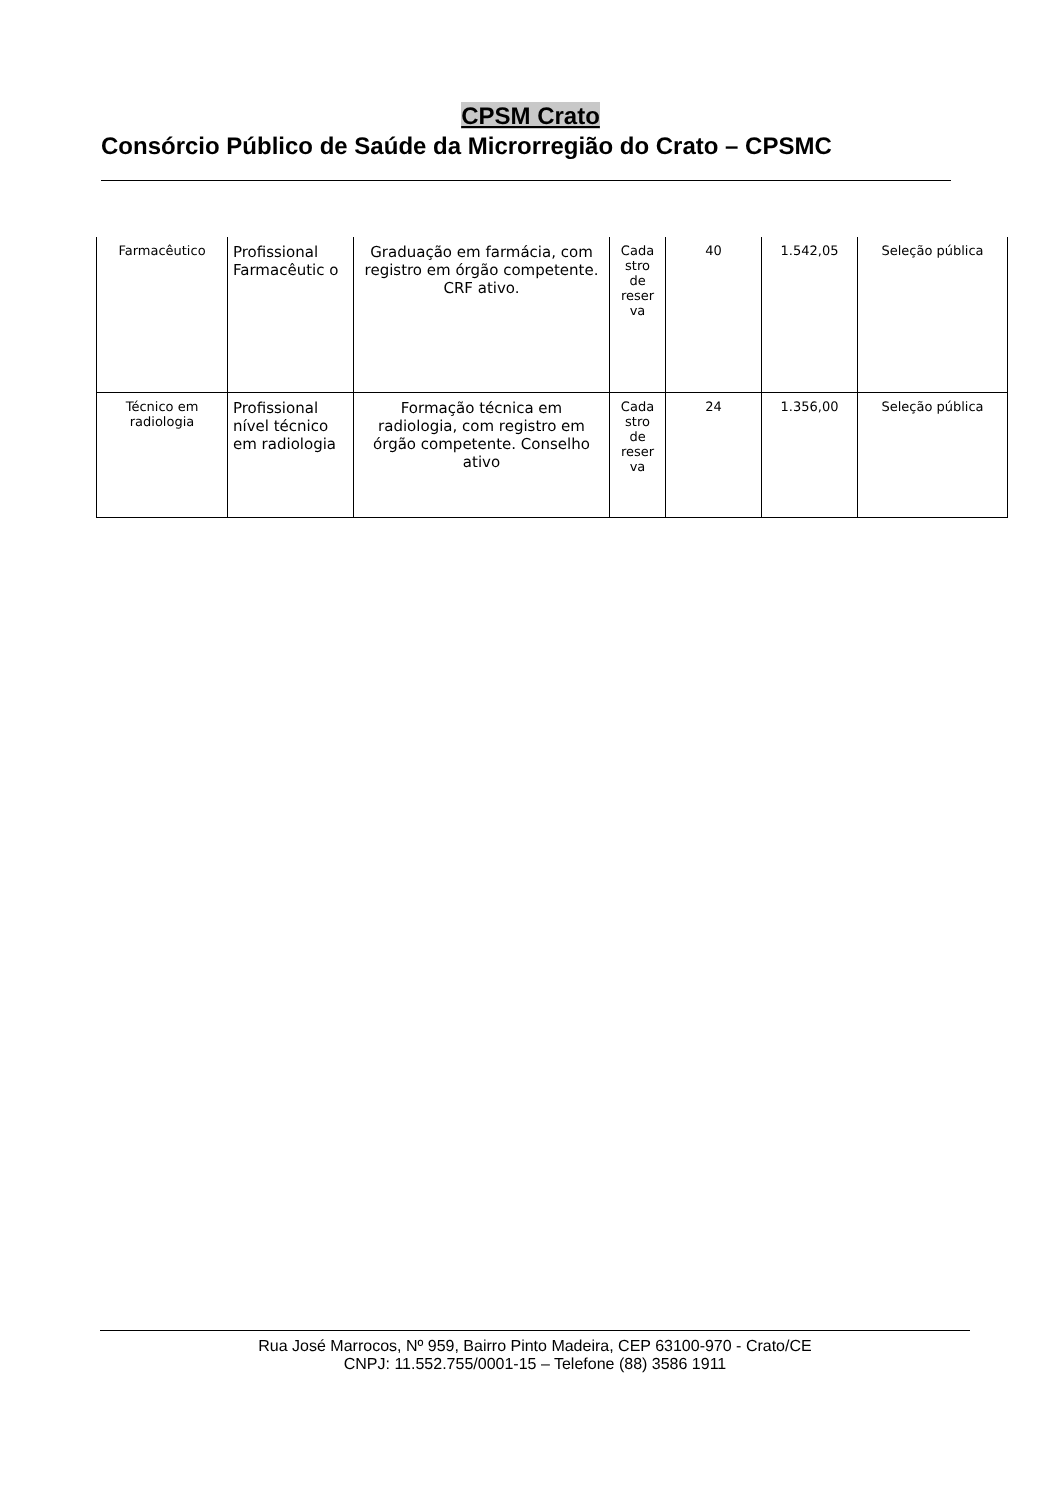CPSM Crato
Consórcio Público de Saúde da Microrregião do Crato – CPSMC
| Farmacêutico | Profissional Farmacêutic o | Graduação em farmácia, com registro em órgão competente. CRF ativo. | Cada stro de reser va | 40 | 1.542,05 | Seleção pública |
| Técnico em radiologia | Profissional nível técnico em radiologia | Formação técnica em radiologia, com registro em órgão competente. Conselho ativo | Cada stro de reser va | 24 | 1.356,00 | Seleção pública |
Rua José Marrocos, Nº 959, Bairro Pinto Madeira, CEP 63100-970 - Crato/CE
CNPJ: 11.552.755/0001-15 – Telefone (88) 3586 1911